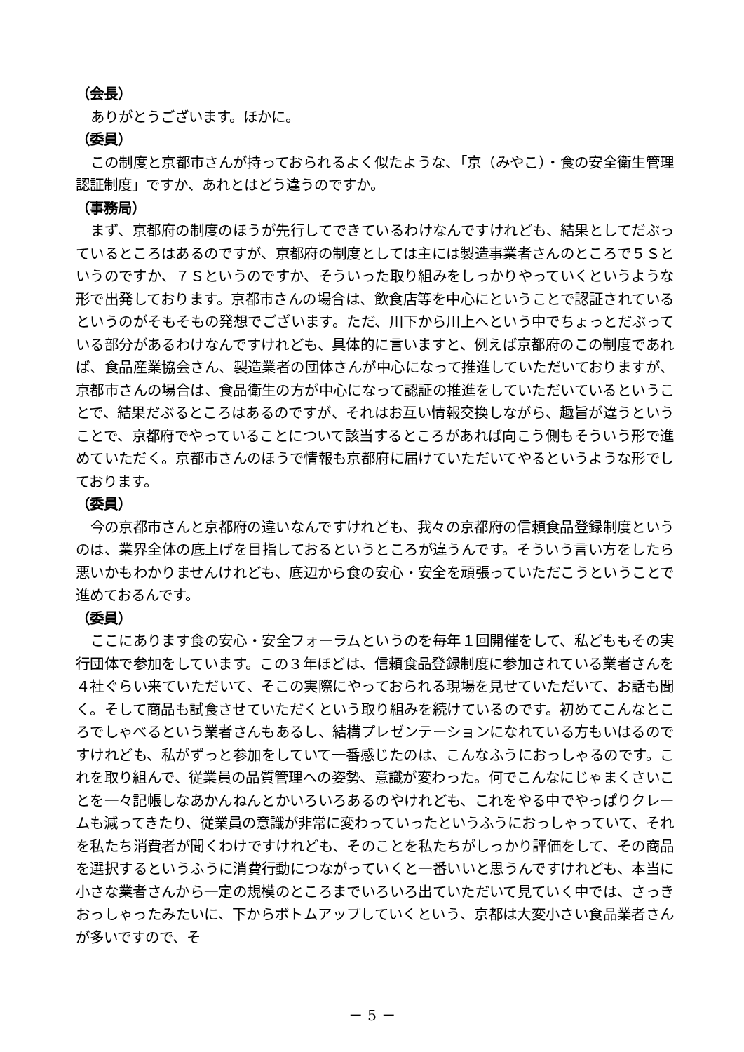（会長）
ありがとうございます。ほかに。
（委員）
この制度と京都市さんが持っておられるよく似たような、「京（みやこ）・食の安全衛生管理認証制度」ですか、あれとはどう違うのですか。
（事務局）
まず、京都府の制度のほうが先行してできているわけなんですけれども、結果としてだぶっているところはあるのですが、京都府の制度としては主には製造事業者さんのところで５Ｓというのですか、７Ｓというのですか、そういった取り組みをしっかりやっていくというような形で出発しております。京都市さんの場合は、飲食店等を中心にということで認証されているというのがそもそもの発想でございます。ただ、川下から川上へという中でちょっとだぶっている部分があるわけなんですけれども、具体的に言いますと、例えば京都府のこの制度であれば、食品産業協会さん、製造業者の団体さんが中心になって推進していただいておりますが、京都市さんの場合は、食品衛生の方が中心になって認証の推進をしていただいているということで、結果だぶるところはあるのですが、それはお互い情報交換しながら、趣旨が違うということで、京都府でやっていることについて該当するところがあれば向こう側もそういう形で進めていただく。京都市さんのほうで情報も京都府に届けていただいてやるというような形でしております。
（委員）
今の京都市さんと京都府の違いなんですけれども、我々の京都府の信頼食品登録制度というのは、業界全体の底上げを目指しておるというところが違うんです。そういう言い方をしたら悪いかもわかりませんけれども、底辺から食の安心・安全を頑張っていただこうということで進めておるんです。
（委員）
ここにあります食の安心・安全フォーラムというのを毎年１回開催をして、私どももその実行団体で参加をしています。この３年ほどは、信頼食品登録制度に参加されている業者さんを４社ぐらい来ていただいて、そこの実際にやっておられる現場を見せていただいて、お話も聞く。そして商品も試食させていただくという取り組みを続けているのです。初めてこんなところでしゃべるという業者さんもあるし、結構プレゼンテーションになれている方もいはるのですけれども、私がずっと参加をしていて一番感じたのは、こんなふうにおっしゃるのです。これを取り組んで、従業員の品質管理への姿勢、意識が変わった。何でこんなにじゃまくさいことを一々記帳しなあかんねんとかいろいろあるのやけれども、これをやる中でやっぱりクレームも減ってきたり、従業員の意識が非常に変わっていったというふうにおっしゃっていて、それを私たち消費者が聞くわけですけれども、そのことを私たちがしっかり評価をして、その商品を選択するというふうに消費行動につながっていくと一番いいと思うんですけれども、本当に小さな業者さんから一定の規模のところまでいろいろ出ていただいて見ていく中では、さっきおっしゃったみたいに、下からボトムアップしていくという、京都は大変小さい食品業者さんが多いですので、そ
－ 5 －